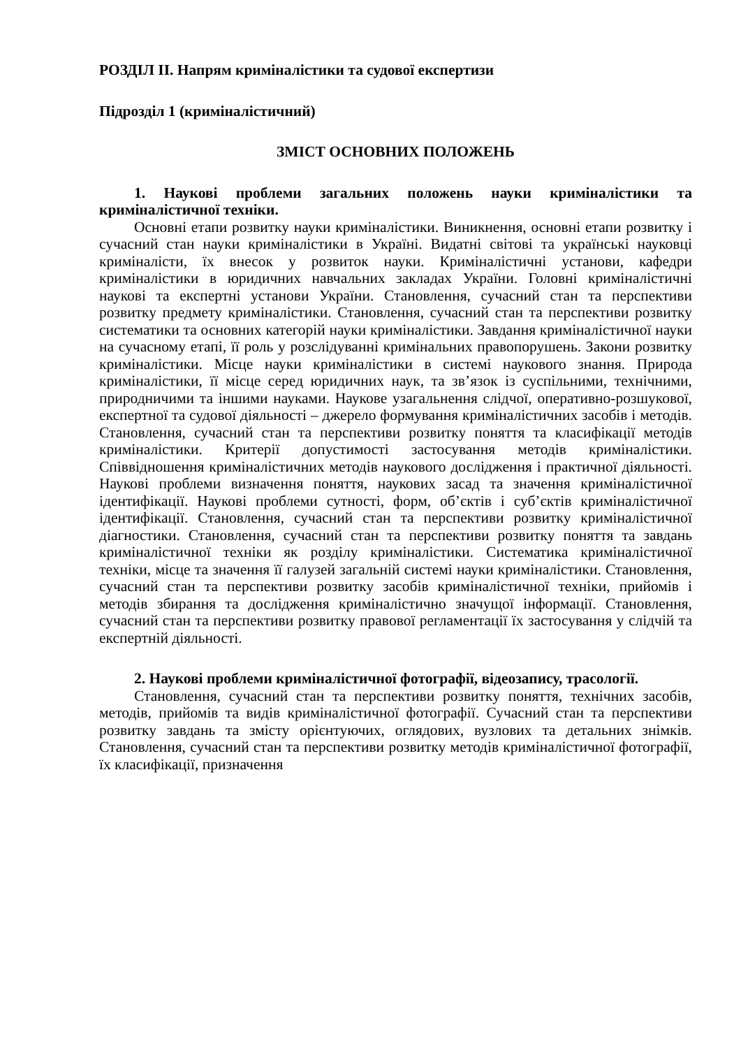РОЗДІЛ ІІ. Напрям криміналістики та судової експертизи
Підрозділ 1 (криміналістичний)
ЗМІСТ ОСНОВНИХ ПОЛОЖЕНЬ
1. Наукові проблеми загальних положень науки криміналістики та криміналістичної техніки.
Основні етапи розвитку науки криміналістики. Виникнення, основні етапи розвитку і сучасний стан науки криміналістики в Україні. Видатні світові та українські науковці криміналісти, їх внесок у розвиток науки. Криміналістичні установи, кафедри криміналістики в юридичних навчальних закладах України. Головні криміналістичні наукові та експертні установи України. Становлення, сучасний стан та перспективи розвитку предмету криміналістики. Становлення, сучасний стан та перспективи розвитку систематики та основних категорій науки криміналістики. Завдання криміналістичної науки на сучасному етапі, її роль у розслідуванні кримінальних правопорушень. Закони розвитку криміналістики. Місце науки криміналістики в системі наукового знання. Природа криміналістики, її місце серед юридичних наук, та зв’язок із суспільними, технічними, природничими та іншими науками. Наукове узагальнення слідчої, оперативно-розшукової, експертної та судової діяльності – джерело формування криміналістичних засобів і методів. Становлення, сучасний стан та перспективи розвитку поняття та класифікації методів криміналістики. Критерії допустимості застосування методів криміналістики. Співвідношення криміналістичних методів наукового дослідження і практичної діяльності. Наукові проблеми визначення поняття, наукових засад та значення криміналістичної ідентифікації. Наукові проблеми сутності, форм, об’єктів і суб’єктів криміналістичної ідентифікації. Становлення, сучасний стан та перспективи розвитку криміналістичної діагностики. Становлення, сучасний стан та перспективи розвитку поняття та завдань криміналістичної техніки як розділу криміналістики. Систематика криміналістичної техніки, місце та значення її галузей загальній системі науки криміналістики. Становлення, сучасний стан та перспективи розвитку засобів криміналістичної техніки, прийомів і методів збирання та дослідження криміналістично значущої інформації. Становлення, сучасний стан та перспективи розвитку правової регламентації їх застосування у слідчій та експертній діяльності.
2. Наукові проблеми криміналістичної фотографії, відеозапису, трасології.
Становлення, сучасний стан та перспективи розвитку поняття, технічних засобів, методів, прийомів та видів криміналістичної фотографії. Сучасний стан та перспективи розвитку завдань та змісту орієнтуючих, оглядових, вузлових та детальних знімків. Становлення, сучасний стан та перспективи розвитку методів криміналістичної фотографії, їх класифікації, призначення